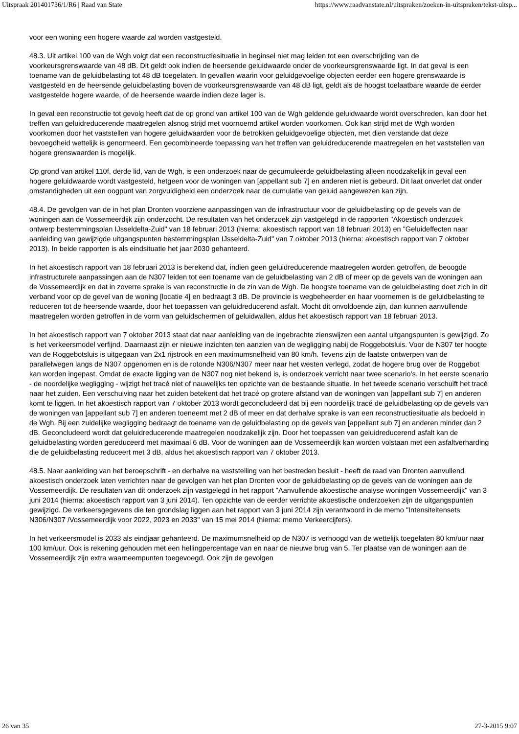Uitspraak 201401736/1/R6 | Raad van State https://www.raadvanstate.nl/uitspraken/zoeken-in-uitspraken/tekst-uitsp...
voor een woning een hogere waarde zal worden vastgesteld.
48.3. Uit artikel 100 van de Wgh volgt dat een reconstructiesituatie in beginsel niet mag leiden tot een overschrijding van de voorkeursgrenswaarde van 48 dB. Dit geldt ook indien de heersende geluidwaarde onder de voorkeursgrenswaarde ligt. In dat geval is een toename van de geluidbelasting tot 48 dB toegelaten. In gevallen waarin voor geluidgevoelige objecten eerder een hogere grenswaarde is vastgesteld en de heersende geluidbelasting boven de voorkeursgrenswaarde van 48 dB ligt, geldt als de hoogst toelaatbare waarde de eerder vastgestelde hogere waarde, of de heersende waarde indien deze lager is.
In geval een reconstructie tot gevolg heeft dat de op grond van artikel 100 van de Wgh geldende geluidwaarde wordt overschreden, kan door het treffen van geluidreducerende maatregelen alsnog strijd met voornoemd artikel worden voorkomen. Ook kan strijd met de Wgh worden voorkomen door het vaststellen van hogere geluidwaarden voor de betrokken geluidgevoelige objecten, met dien verstande dat deze bevoegdheid wettelijk is genormeerd. Een gecombineerde toepassing van het treffen van geluidreducerende maatregelen en het vaststellen van hogere grenswaarden is mogelijk.
Op grond van artikel 110f, derde lid, van de Wgh, is een onderzoek naar de gecumuleerde geluidbelasting alleen noodzakelijk in geval een hogere geluidwaarde wordt vastgesteld, hetgeen voor de woningen van [appellant sub 7] en anderen niet is gebeurd. Dit laat onverlet dat onder omstandigheden uit een oogpunt van zorgvuldigheid een onderzoek naar de cumulatie van geluid aangewezen kan zijn.
48.4. De gevolgen van de in het plan Dronten voorziene aanpassingen van de infrastructuur voor de geluidbelasting op de gevels van de woningen aan de Vossemeerdijk zijn onderzocht. De resultaten van het onderzoek zijn vastgelegd in de rapporten "Akoestisch onderzoek ontwerp bestemmingsplan IJsseldelta-Zuid" van 18 februari 2013 (hierna: akoestisch rapport van 18 februari 2013) en "Geluideffecten naar aanleiding van gewijzigde uitgangspunten bestemmingsplan IJsseldelta-Zuid" van 7 oktober 2013 (hierna: akoestisch rapport van 7 oktober 2013). In beide rapporten is als eindsituatie het jaar 2030 gehanteerd.
In het akoestisch rapport van 18 februari 2013 is berekend dat, indien geen geluidreducerende maatregelen worden getroffen, de beoogde infrastructurele aanpassingen aan de N307 leiden tot een toename van de geluidbelasting van 2 dB of meer op de gevels van de woningen aan de Vossemeerdijk en dat in zoverre sprake is van reconstructie in de zin van de Wgh. De hoogste toename van de geluidbelasting doet zich in dit verband voor op de gevel van de woning [locatie 4] en bedraagt 3 dB. De provincie is wegbeheerder en haar voornemen is de geluidbelasting te reduceren tot de heersende waarde, door het toepassen van geluidreducerend asfalt. Mocht dit onvoldoende zijn, dan kunnen aanvullende maatregelen worden getroffen in de vorm van geluidschermen of geluidwallen, aldus het akoestisch rapport van 18 februari 2013.
In het akoestisch rapport van 7 oktober 2013 staat dat naar aanleiding van de ingebrachte zienswijzen een aantal uitgangspunten is gewijzigd. Zo is het verkeersmodel verfijnd. Daarnaast zijn er nieuwe inzichten ten aanzien van de wegligging nabij de Roggebotsluis. Voor de N307 ter hoogte van de Roggebotsluis is uitgegaan van 2x1 rijstrook en een maximumsnelheid van 80 km/h. Tevens zijn de laatste ontwerpen van de parallelwegen langs de N307 opgenomen en is de rotonde N306/N307 meer naar het westen verlegd, zodat de hogere brug over de Roggebot kan worden ingepast. Omdat de exacte ligging van de N307 nog niet bekend is, is onderzoek verricht naar twee scenario’s. In het eerste scenario - de noordelijke wegligging - wijzigt het tracé niet of nauwelijks ten opzichte van de bestaande situatie. In het tweede scenario verschuift het tracé naar het zuiden. Een verschuiving naar het zuiden betekent dat het tracé op grotere afstand van de woningen van [appellant sub 7] en anderen komt te liggen. In het akoestisch rapport van 7 oktober 2013 wordt geconcludeerd dat bij een noordelijk tracé de geluidbelasting op de gevels van de woningen van [appellant sub 7] en anderen toeneemt met 2 dB of meer en dat derhalve sprake is van een reconstructiesituatie als bedoeld in de Wgh. Bij een zuidelijke wegligging bedraagt de toename van de geluidbelasting op de gevels van [appellant sub 7] en anderen minder dan 2 dB. Geconcludeerd wordt dat geluidreducerende maatregelen noodzakelijk zijn. Door het toepassen van geluidreducerend asfalt kan de geluidbelasting worden gereduceerd met maximaal 6 dB. Voor de woningen aan de Vossemeerdijk kan worden volstaan met een asfaltverharding die de geluidbelasting reduceert met 3 dB, aldus het akoestisch rapport van 7 oktober 2013.
48.5. Naar aanleiding van het beroepschrift - en derhalve na vaststelling van het bestreden besluit - heeft de raad van Dronten aanvullend akoestisch onderzoek laten verrichten naar de gevolgen van het plan Dronten voor de geluidbelasting op de gevels van de woningen aan de Vossemeerdijk. De resultaten van dit onderzoek zijn vastgelegd in het rapport "Aanvullende akoestische analyse woningen Vossemeerdijk" van 3 juni 2014 (hierna: akoestisch rapport van 3 juni 2014). Ten opzichte van de eerder verrichte akoestische onderzoeken zijn de uitgangspunten gewijzigd. De verkeersgegevens die ten grondslag liggen aan het rapport van 3 juni 2014 zijn verantwoord in de memo "Intensiteitensets N306/N307 /Vossemeerdijk voor 2022, 2023 en 2033" van 15 mei 2014 (hierna: memo Verkeercijfers).
In het verkeersmodel is 2033 als eindjaar gehanteerd. De maximumsnelheid op de N307 is verhoogd van de wettelijk toegelaten 80 km/uur naar 100 km/uur. Ook is rekening gehouden met een hellingpercentage van en naar de nieuwe brug van 5. Ter plaatse van de woningen aan de Vossemeerdijk zijn extra waarneempunten toegevoegd. Ook zijn de gevolgen
26 van 35 27-3-2015 9:07